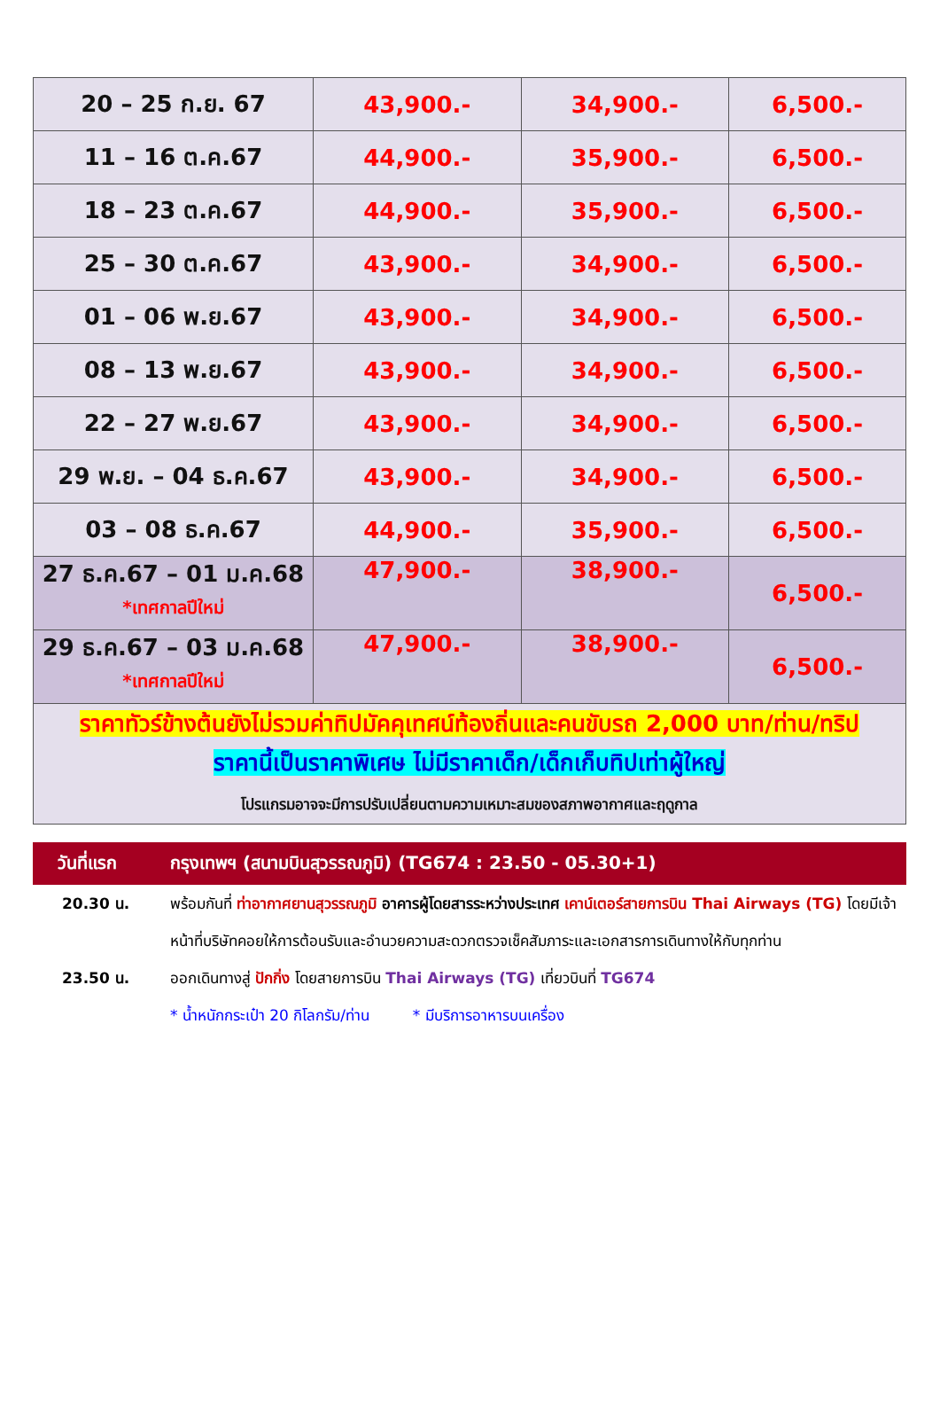| 20 – 25 ก.ย. 67 | 43,900.- | 34,900.- | 6,500.- |
| 11 – 16 ต.ค.67 | 44,900.- | 35,900.- | 6,500.- |
| 18 – 23 ต.ค.67 | 44,900.- | 35,900.- | 6,500.- |
| 25 – 30 ต.ค.67 | 43,900.- | 34,900.- | 6,500.- |
| 01 – 06 พ.ย.67 | 43,900.- | 34,900.- | 6,500.- |
| 08 – 13 พ.ย.67 | 43,900.- | 34,900.- | 6,500.- |
| 22 – 27 พ.ย.67 | 43,900.- | 34,900.- | 6,500.- |
| 29 พ.ย. – 04 ธ.ค.67 | 43,900.- | 34,900.- | 6,500.- |
| 03 – 08 ธ.ค.67 | 44,900.- | 35,900.- | 6,500.- |
| 27 ธ.ค.67 – 01 ม.ค.68 *เทศกาลปีใหม่ | 47,900.- | 38,900.- | 6,500.- |
| 29 ธ.ค.67 – 03 ม.ค.68 *เทศกาลปีใหม่ | 47,900.- | 38,900.- | 6,500.- |
| ราคาทัวร์ข้างต้นยังไม่รวมค่าทิปมัคคุเทศน์ท้องถิ่นและคนขับรถ 2,000 บาท/ท่าน/ทริป ราคานี้เป็นราคาพิเศษ ไม่มีราคาเด็ก/เด็กเก็บทิปเท่าผู้ใหญ่ โปรแกรมอาจจะมีการปรับเปลี่ยนตามความเหมาะสมของสภาพอากาศและฤดูกาล | | | |
วันที่แรก กรุงเทพฯ (สนามบินสุวรรณภูมิ) (TG674 : 23.50 - 05.30+1)
20.30 น. พร้อมกันที่ ท่าอากาศยานสุวรรณภูมิ อาคารผู้โดยสารระหว่างประเทศ เคาน์เตอร์สายการบิน Thai Airways (TG) โดยมีเจ้าหน้าที่บริษัทคอยให้การต้อนรับและอำนวยความสะดวกตรวจเช็คสัมภาระและเอกสารการเดินทางให้กับทุกท่าน
23.50 น. ออกเดินทางสู่ ปักกิ่ง โดยสายการบิน Thai Airways (TG) เที่ยวบินที่ TG674
* น้ำหนักกระเป๋า 20 กิโลกรัม/ท่าน * มีบริการอาหารบนเครื่อง